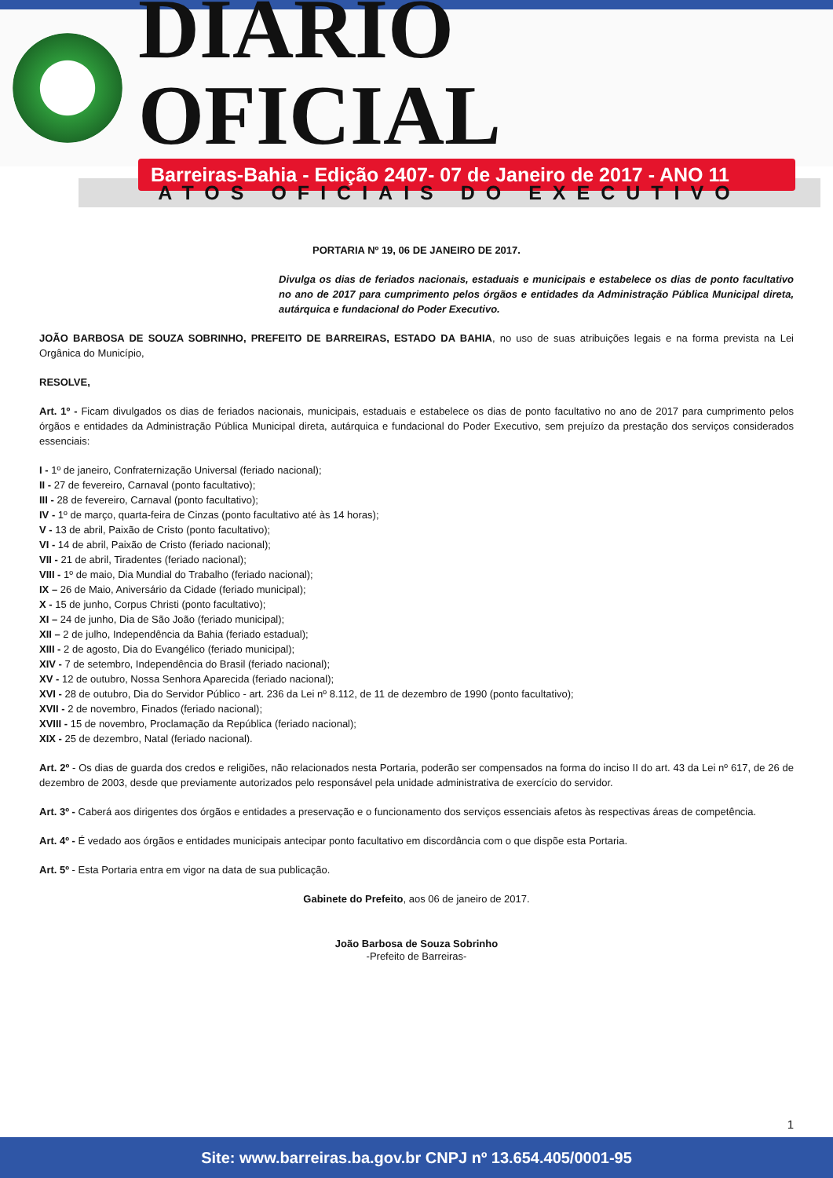DIÁRIO OFICIAL
Barreiras-Bahia - Edição 2407- 07 de Janeiro de 2017 - ANO 11
ATOS OFICIAIS DO EXECUTIVO
PORTARIA Nº 19, 06 DE JANEIRO DE 2017.
Divulga os dias de feriados nacionais, estaduais e municipais e estabelece os dias de ponto facultativo no ano de 2017 para cumprimento pelos órgãos e entidades da Administração Pública Municipal direta, autárquica e fundacional do Poder Executivo.
JOÃO BARBOSA DE SOUZA SOBRINHO, PREFEITO DE BARREIRAS, ESTADO DA BAHIA, no uso de suas atribuições legais e na forma prevista na Lei Orgânica do Município,
RESOLVE,
Art. 1º - Ficam divulgados os dias de feriados nacionais, municipais, estaduais e estabelece os dias de ponto facultativo no ano de 2017 para cumprimento pelos órgãos e entidades da Administração Pública Municipal direta, autárquica e fundacional do Poder Executivo, sem prejuízo da prestação dos serviços considerados essenciais:
I - 1º de janeiro, Confraternização Universal (feriado nacional);
II - 27 de fevereiro, Carnaval (ponto facultativo);
III - 28 de fevereiro, Carnaval (ponto facultativo);
IV - 1º de março, quarta-feira de Cinzas (ponto facultativo até às 14 horas);
V - 13 de abril, Paixão de Cristo (ponto facultativo);
VI - 14 de abril, Paixão de Cristo (feriado nacional);
VII - 21 de abril, Tiradentes (feriado nacional);
VIII - 1º de maio, Dia Mundial do Trabalho (feriado nacional);
IX – 26 de Maio, Aniversário da Cidade (feriado municipal);
X - 15 de junho, Corpus Christi (ponto facultativo);
XI – 24 de junho, Dia de São João (feriado municipal);
XII – 2 de julho, Independência da Bahia (feriado estadual);
XIII - 2 de agosto, Dia do Evangélico (feriado municipal);
XIV - 7 de setembro, Independência do Brasil (feriado nacional);
XV - 12 de outubro, Nossa Senhora Aparecida (feriado nacional);
XVI - 28 de outubro, Dia do Servidor Público - art. 236 da Lei nº 8.112, de 11 de dezembro de 1990 (ponto facultativo);
XVII - 2 de novembro, Finados (feriado nacional);
XVIII - 15 de novembro, Proclamação da República (feriado nacional);
XIX - 25 de dezembro, Natal (feriado nacional).
Art. 2º - Os dias de guarda dos credos e religiões, não relacionados nesta Portaria, poderão ser compensados na forma do inciso II do art. 43 da Lei nº 617, de 26 de dezembro de 2003, desde que previamente autorizados pelo responsável pela unidade administrativa de exercício do servidor.
Art. 3º - Caberá aos dirigentes dos órgãos e entidades a preservação e o funcionamento dos serviços essenciais afetos às respectivas áreas de competência.
Art. 4º - É vedado aos órgãos e entidades municipais antecipar ponto facultativo em discordância com o que dispõe esta Portaria.
Art. 5º - Esta Portaria entra em vigor na data de sua publicação.
Gabinete do Prefeito, aos 06 de janeiro de 2017.
João Barbosa de Souza Sobrinho
-Prefeito de Barreiras-
1
Site: www.barreiras.ba.gov.br CNPJ nº 13.654.405/0001-95